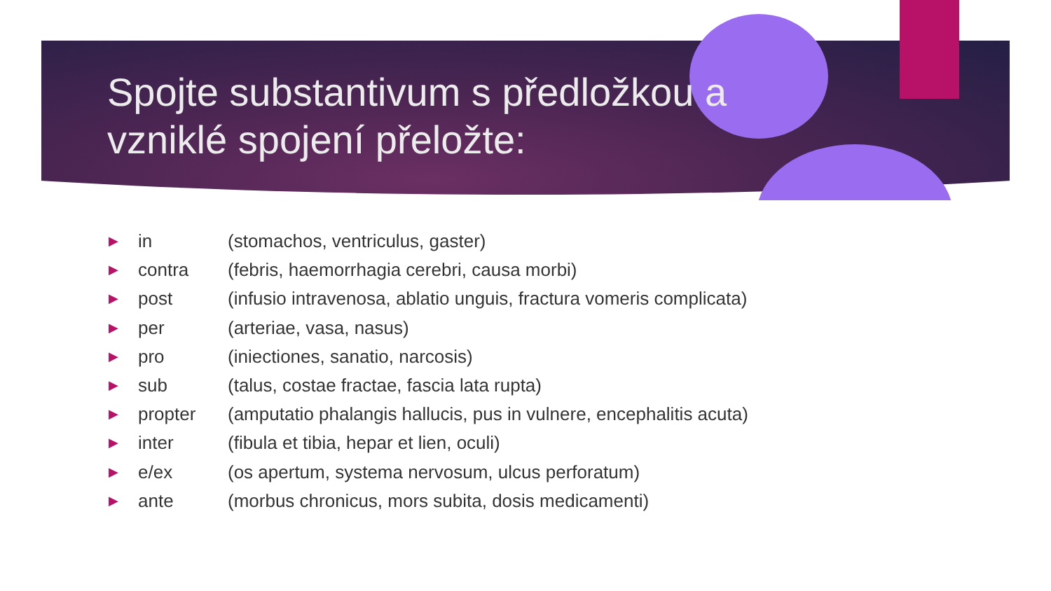Spojte substantivum s předložkou a vzniklé spojení přeložte:
▶ in (stomachos, ventriculus, gaster)
▶ contra (febris, haemorrhagia cerebri, causa morbi)
▶ post (infusio intravenosa, ablatio unguis, fractura vomeris complicata)
▶ per (arteriae, vasa, nasus)
▶ pro (iniectiones, sanatio, narcosis)
▶ sub (talus, costae fractae, fascia lata rupta)
▶ propter (amputatio phalangis hallucis, pus in vulnere, encephalitis acuta)
▶ inter (fibula et tibia, hepar et lien, oculi)
▶ e/ex (os apertum, systema nervosum, ulcus perforatum)
▶ ante (morbus chronicus, mors subita, dosis medicamenti)